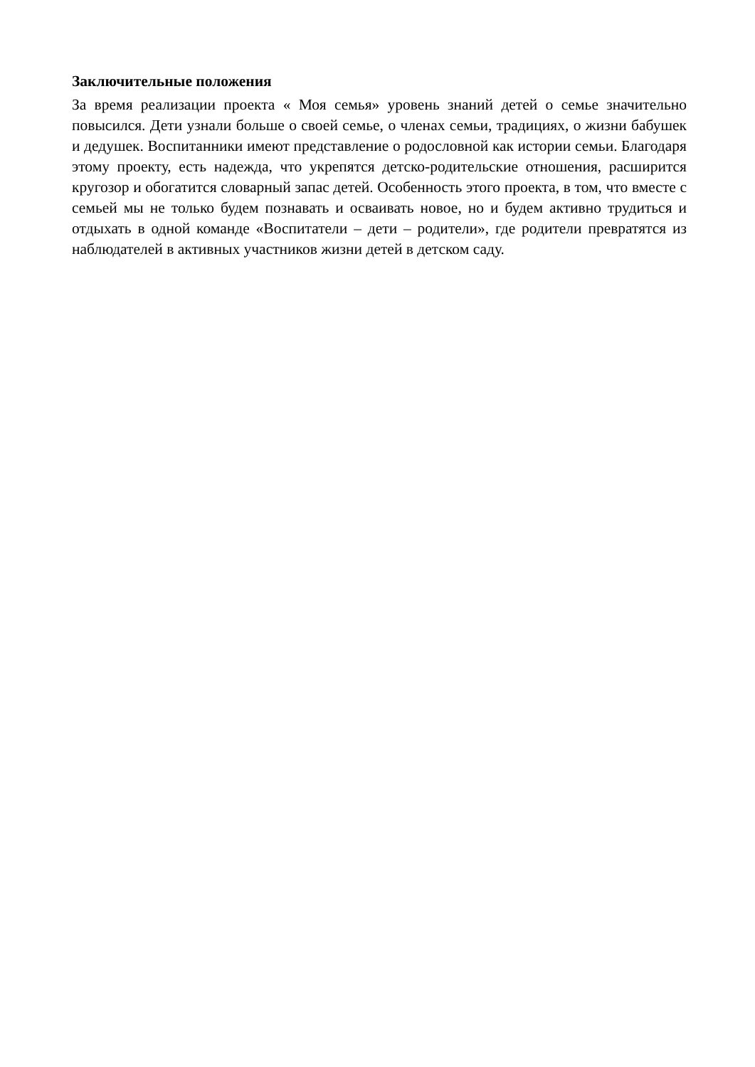Заключительные положения
За время реализации проекта « Моя семья» уровень знаний детей о семье значительно повысился. Дети узнали больше о своей семье, о членах семьи, традициях, о жизни бабушек и дедушек. Воспитанники имеют представление о родословной как истории семьи. Благодаря этому проекту, есть надежда, что укрепятся детско-родительские отношения, расширится кругозор и обогатится словарный запас детей. Особенность этого проекта, в том, что вместе с семьей мы не только будем познавать и осваивать новое, но и будем активно трудиться и отдыхать в одной команде «Воспитатели – дети – родители», где родители превратятся из наблюдателей в активных участников жизни детей в детском саду.